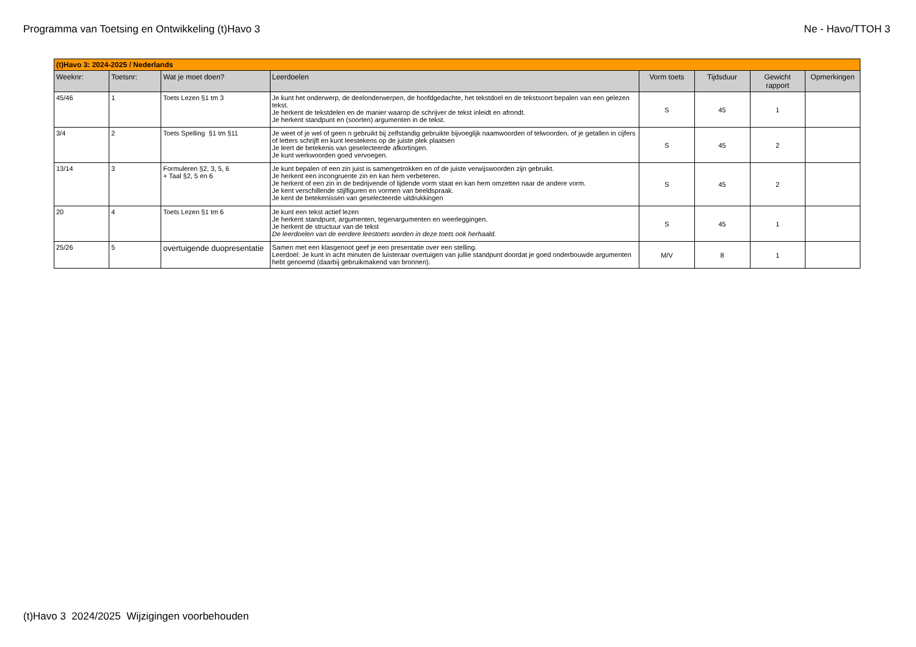Programma van Toetsing en Ontwikkeling (t)Havo 3 Ne - Havo/TTOH 3
| (t)Havo 3: 2024-2025 / Nederlands | | | | | | | |
| --- | --- | --- | --- | --- | --- | --- | --- |
| Weeknr: | Toetsnr: | Wat je moet doen? | Leerdoelen | Vorm toets | Tijdsduur | Gewicht rapport | Opmerkingen |
| 45/46 | 1 | Toets Lezen §1 tm 3 | Je kunt het onderwerp, de deelonderwerpen, de hoofdgedachte, het tekstdoel en de tekstsoort bepalen van een gelezen tekst. Je herkent de tekstdelen en de manier waarop de schrijver de tekst inleidt en afrondt. Je herkent standpunt en (soorten) argumenten in de tekst. | S | 45 | 1 | |
| 3/4 | 2 | Toets Spelling §1 tm §11 | Je weet of je wel of geen n gebruikt bij zelfstandig gebruikte bijvoeglijk naamwoorden of telwoorden, of je getallen in cijfers of letters schrijft en kunt leestekens op de juiste plek plaatsen Je leert de betekenis van geselecteerde afkortingen. Je kunt werkwoorden goed vervoegen. | S | 45 | 2 | |
| 13/14 | 3 | Formuleren §2, 3, 5, 6 + Taal §2, 5 en 6 | Je kunt bepalen of een zin juist is samengetrokken en of de juiste verwijswoorden zijn gebruikt. Je herkent een incongruente zin en kan hem verbeteren. Je herkent of een zin in de bedrijvende of lijdende vorm staat en kan hem omzetten naar de andere vorm. Je kent verschillende stijlfiguren en vormen van beeldspraak. Je kent de betekenissen van geselecteerde uitdrukkingen | S | 45 | 2 | |
| 20 | 4 | Toets Lezen §1 tm 6 | Je kunt een tekst actief lezen Je herkent standpunt, argumenten, tegenargumenten en weerleggingen. Je herkent de structuur van de tekst De leerdoelen van de eerdere leestoets worden in deze toets ook herhaald. | S | 45 | 1 | |
| 25/26 | 5 | overtuigende duopresentatie | Samen met een klasgenoot geef je een presentatie over een stelling. Leerdoel: Je kunt in acht minuten de luisteraar overtuigen van jullie standpunt doordat je goed onderbouwde argumenten hebt genoemd (daarbij gebruikmakend van bronnen). | M/V | 8 | 1 | |
(t)Havo 3 2024/2025 Wijzigingen voorbehouden